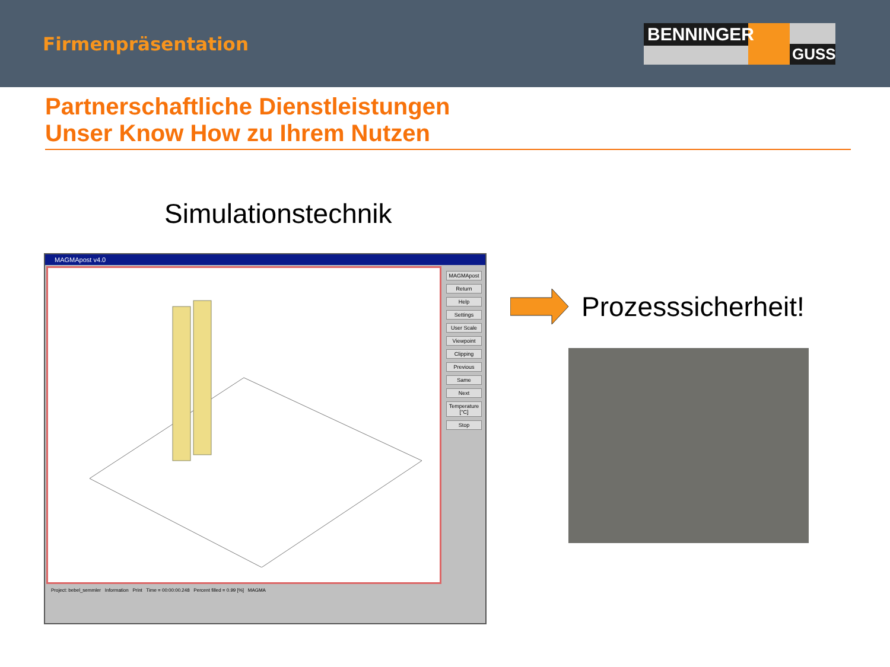Firmenpräsentation
BENNINGER
GUSS
Partnerschaftliche Dienstleistungen
Unser Know How zu Ihrem Nutzen
Simulationstechnik
MAGMApost v4.0
MAGMApost
Return
Help
Settings
User Scale
Viewpoint
Clipping
Previous
Same
Next
Temperature [°C]
Stop
Project: bebel_semmler Information Print Time = 00:00:00.248 Percent filled = 0.99 [%] MAGMA
Prozesssicherheit!